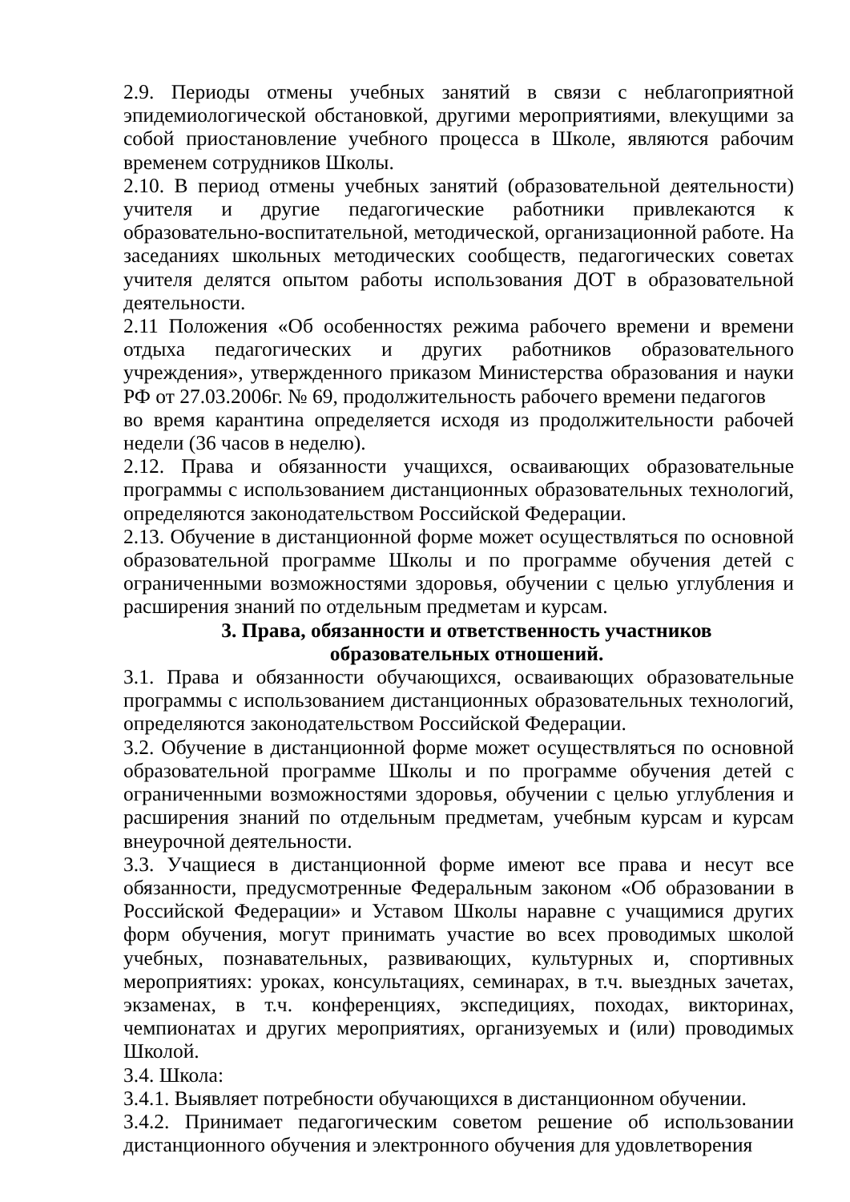2.9. Периоды отмены учебных занятий в связи с неблагоприятной эпидемиологической обстановкой, другими мероприятиями, влекущими за собой приостановление учебного процесса в Школе, являются рабочим временем сотрудников Школы.
2.10. В период отмены учебных занятий (образовательной деятельности) учителя и другие педагогические работники привлекаются к образовательно-воспитательной, методической, организационной работе. На заседаниях школьных методических сообществ, педагогических советах учителя делятся опытом работы использования ДОТ в образовательной деятельности.
2.11 Положения «Об особенностях режима рабочего времени и времени отдыха педагогических и других работников образовательного учреждения», утвержденного приказом Министерства образования и науки РФ от 27.03.2006г. № 69, продолжительность рабочего времени педагогов
во время карантина определяется исходя из продолжительности рабочей недели (36 часов в неделю).
2.12. Права и обязанности учащихся, осваивающих образовательные программы с использованием дистанционных образовательных технологий, определяются законодательством Российской Федерации.
2.13. Обучение в дистанционной форме может осуществляться по основной образовательной программе Школы и по программе обучения детей с ограниченными возможностями здоровья, обучении с целью углубления и расширения знаний по отдельным предметам и курсам.
3. Права, обязанности и ответственность участников образовательных отношений.
3.1. Права и обязанности обучающихся, осваивающих образовательные программы с использованием дистанционных образовательных технологий, определяются законодательством Российской Федерации.
3.2. Обучение в дистанционной форме может осуществляться по основной образовательной программе Школы и по программе обучения детей с ограниченными возможностями здоровья, обучении с целью углубления и расширения знаний по отдельным предметам, учебным курсам и курсам внеурочной деятельности.
3.3. Учащиеся в дистанционной форме имеют все права и несут все обязанности, предусмотренные Федеральным законом «Об образовании в Российской Федерации» и Уставом Школы наравне с учащимися других форм обучения, могут принимать участие во всех проводимых школой учебных, познавательных, развивающих, культурных и, спортивных мероприятиях: уроках, консультациях, семинарах, в т.ч. выездных зачетах, экзаменах, в т.ч. конференциях, экспедициях, походах, викторинах, чемпионатах и других мероприятиях, организуемых и (или) проводимых Школой.
3.4. Школа:
3.4.1. Выявляет потребности обучающихся в дистанционном обучении.
3.4.2. Принимает педагогическим советом решение об использовании дистанционного обучения и электронного обучения для удовлетворения